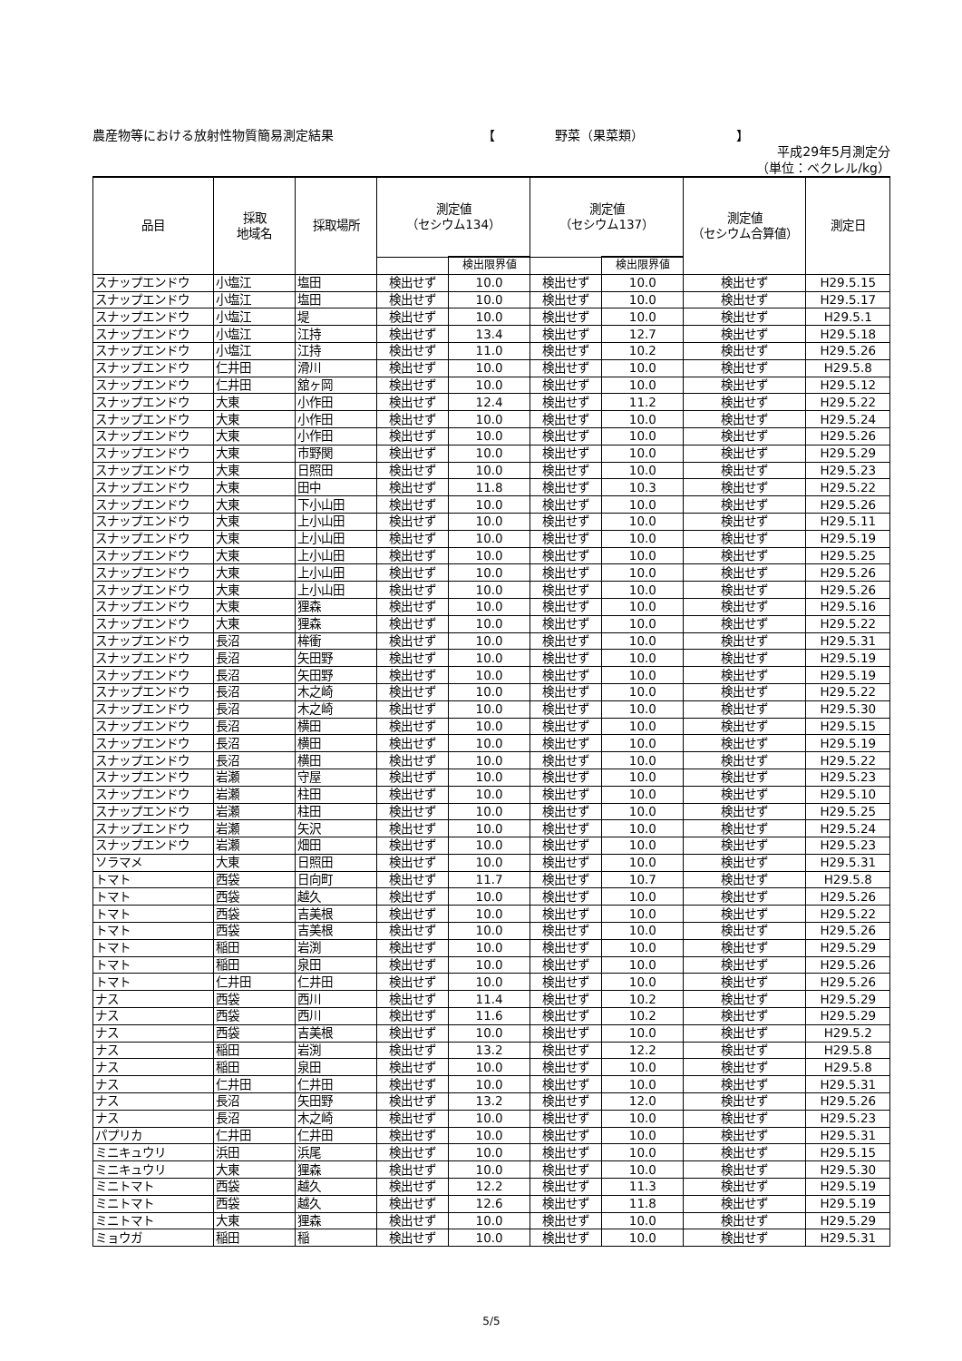農産物等における放射性物質簡易測定結果 【 野菜（果菜類） 】
平成29年5月測定分
（単位：ベクレル/kg）
| 品目 | 採取 地域名 | 採取場所 | 測定値 （セシウム134） | | 測定値 （セシウム137） | | 測定値 （セシウム合算値） | 測定日 |
| --- | --- | --- | --- | --- | --- | --- | --- | --- |
| | | | | 検出限界値 | | 検出限界値 | | |
| スナップエンドウ | 小塩江 | 塩田 | 検出せず | 10.0 | 検出せず | 10.0 | 検出せず | H29.5.15 |
| スナップエンドウ | 小塩江 | 塩田 | 検出せず | 10.0 | 検出せず | 10.0 | 検出せず | H29.5.17 |
| スナップエンドウ | 小塩江 | 堤 | 検出せず | 10.0 | 検出せず | 10.0 | 検出せず | H29.5.1 |
| スナップエンドウ | 小塩江 | 江持 | 検出せず | 13.4 | 検出せず | 12.7 | 検出せず | H29.5.18 |
| スナップエンドウ | 小塩江 | 江持 | 検出せず | 11.0 | 検出せず | 10.2 | 検出せず | H29.5.26 |
| スナップエンドウ | 仁井田 | 滑川 | 検出せず | 10.0 | 検出せず | 10.0 | 検出せず | H29.5.8 |
| スナップエンドウ | 仁井田 | 舘ヶ岡 | 検出せず | 10.0 | 検出せず | 10.0 | 検出せず | H29.5.12 |
| スナップエンドウ | 大東 | 小作田 | 検出せず | 12.4 | 検出せず | 11.2 | 検出せず | H29.5.22 |
| スナップエンドウ | 大東 | 小作田 | 検出せず | 10.0 | 検出せず | 10.0 | 検出せず | H29.5.24 |
| スナップエンドウ | 大東 | 小作田 | 検出せず | 10.0 | 検出せず | 10.0 | 検出せず | H29.5.26 |
| スナップエンドウ | 大東 | 市野関 | 検出せず | 10.0 | 検出せず | 10.0 | 検出せず | H29.5.29 |
| スナップエンドウ | 大東 | 日照田 | 検出せず | 10.0 | 検出せず | 10.0 | 検出せず | H29.5.23 |
| スナップエンドウ | 大東 | 田中 | 検出せず | 11.8 | 検出せず | 10.3 | 検出せず | H29.5.22 |
| スナップエンドウ | 大東 | 下小山田 | 検出せず | 10.0 | 検出せず | 10.0 | 検出せず | H29.5.26 |
| スナップエンドウ | 大東 | 上小山田 | 検出せず | 10.0 | 検出せず | 10.0 | 検出せず | H29.5.11 |
| スナップエンドウ | 大東 | 上小山田 | 検出せず | 10.0 | 検出せず | 10.0 | 検出せず | H29.5.19 |
| スナップエンドウ | 大東 | 上小山田 | 検出せず | 10.0 | 検出せず | 10.0 | 検出せず | H29.5.25 |
| スナップエンドウ | 大東 | 上小山田 | 検出せず | 10.0 | 検出せず | 10.0 | 検出せず | H29.5.26 |
| スナップエンドウ | 大東 | 上小山田 | 検出せず | 10.0 | 検出せず | 10.0 | 検出せず | H29.5.26 |
| スナップエンドウ | 大東 | 狸森 | 検出せず | 10.0 | 検出せず | 10.0 | 検出せず | H29.5.16 |
| スナップエンドウ | 大東 | 狸森 | 検出せず | 10.0 | 検出せず | 10.0 | 検出せず | H29.5.22 |
| スナップエンドウ | 長沼 | 桙衝 | 検出せず | 10.0 | 検出せず | 10.0 | 検出せず | H29.5.31 |
| スナップエンドウ | 長沼 | 矢田野 | 検出せず | 10.0 | 検出せず | 10.0 | 検出せず | H29.5.19 |
| スナップエンドウ | 長沼 | 矢田野 | 検出せず | 10.0 | 検出せず | 10.0 | 検出せず | H29.5.19 |
| スナップエンドウ | 長沼 | 木之崎 | 検出せず | 10.0 | 検出せず | 10.0 | 検出せず | H29.5.22 |
| スナップエンドウ | 長沼 | 木之崎 | 検出せず | 10.0 | 検出せず | 10.0 | 検出せず | H29.5.30 |
| スナップエンドウ | 長沼 | 横田 | 検出せず | 10.0 | 検出せず | 10.0 | 検出せず | H29.5.15 |
| スナップエンドウ | 長沼 | 横田 | 検出せず | 10.0 | 検出せず | 10.0 | 検出せず | H29.5.19 |
| スナップエンドウ | 長沼 | 横田 | 検出せず | 10.0 | 検出せず | 10.0 | 検出せず | H29.5.22 |
| スナップエンドウ | 岩瀬 | 守屋 | 検出せず | 10.0 | 検出せず | 10.0 | 検出せず | H29.5.23 |
| スナップエンドウ | 岩瀬 | 柱田 | 検出せず | 10.0 | 検出せず | 10.0 | 検出せず | H29.5.10 |
| スナップエンドウ | 岩瀬 | 柱田 | 検出せず | 10.0 | 検出せず | 10.0 | 検出せず | H29.5.25 |
| スナップエンドウ | 岩瀬 | 矢沢 | 検出せず | 10.0 | 検出せず | 10.0 | 検出せず | H29.5.24 |
| スナップエンドウ | 岩瀬 | 畑田 | 検出せず | 10.0 | 検出せず | 10.0 | 検出せず | H29.5.23 |
| ソラマメ | 大東 | 日照田 | 検出せず | 10.0 | 検出せず | 10.0 | 検出せず | H29.5.31 |
| トマト | 西袋 | 日向町 | 検出せず | 11.7 | 検出せず | 10.7 | 検出せず | H29.5.8 |
| トマト | 西袋 | 越久 | 検出せず | 10.0 | 検出せず | 10.0 | 検出せず | H29.5.26 |
| トマト | 西袋 | 吉美根 | 検出せず | 10.0 | 検出せず | 10.0 | 検出せず | H29.5.22 |
| トマト | 西袋 | 吉美根 | 検出せず | 10.0 | 検出せず | 10.0 | 検出せず | H29.5.26 |
| トマト | 稲田 | 岩渕 | 検出せず | 10.0 | 検出せず | 10.0 | 検出せず | H29.5.29 |
| トマト | 稲田 | 泉田 | 検出せず | 10.0 | 検出せず | 10.0 | 検出せず | H29.5.26 |
| トマト | 仁井田 | 仁井田 | 検出せず | 10.0 | 検出せず | 10.0 | 検出せず | H29.5.26 |
| ナス | 西袋 | 西川 | 検出せず | 11.4 | 検出せず | 10.2 | 検出せず | H29.5.29 |
| ナス | 西袋 | 西川 | 検出せず | 11.6 | 検出せず | 10.2 | 検出せず | H29.5.29 |
| ナス | 西袋 | 吉美根 | 検出せず | 10.0 | 検出せず | 10.0 | 検出せず | H29.5.2 |
| ナス | 稲田 | 岩渕 | 検出せず | 13.2 | 検出せず | 12.2 | 検出せず | H29.5.8 |
| ナス | 稲田 | 泉田 | 検出せず | 10.0 | 検出せず | 10.0 | 検出せず | H29.5.8 |
| ナス | 仁井田 | 仁井田 | 検出せず | 10.0 | 検出せず | 10.0 | 検出せず | H29.5.31 |
| ナス | 長沼 | 矢田野 | 検出せず | 13.2 | 検出せず | 12.0 | 検出せず | H29.5.26 |
| ナス | 長沼 | 木之崎 | 検出せず | 10.0 | 検出せず | 10.0 | 検出せず | H29.5.23 |
| パプリカ | 仁井田 | 仁井田 | 検出せず | 10.0 | 検出せず | 10.0 | 検出せず | H29.5.31 |
| ミニキュウリ | 浜田 | 浜尾 | 検出せず | 10.0 | 検出せず | 10.0 | 検出せず | H29.5.15 |
| ミニキュウリ | 大東 | 狸森 | 検出せず | 10.0 | 検出せず | 10.0 | 検出せず | H29.5.30 |
| ミニトマト | 西袋 | 越久 | 検出せず | 12.2 | 検出せず | 11.3 | 検出せず | H29.5.19 |
| ミニトマト | 西袋 | 越久 | 検出せず | 12.6 | 検出せず | 11.8 | 検出せず | H29.5.19 |
| ミニトマト | 大東 | 狸森 | 検出せず | 10.0 | 検出せず | 10.0 | 検出せず | H29.5.29 |
| ミョウガ | 稲田 | 稲 | 検出せず | 10.0 | 検出せず | 10.0 | 検出せず | H29.5.31 |
5/5